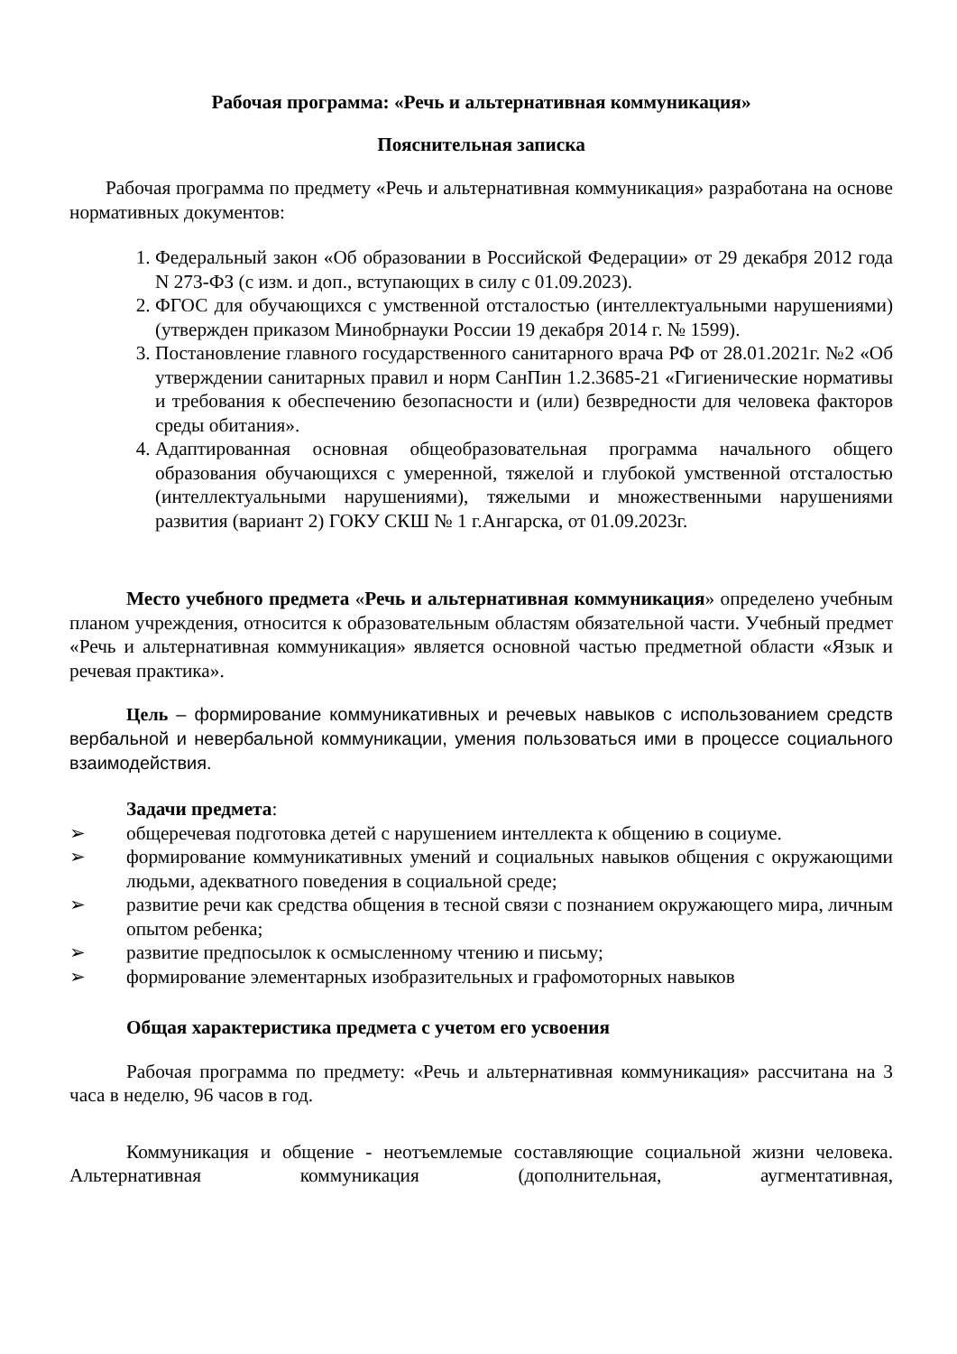Рабочая программа: «Речь и альтернативная коммуникация»
Пояснительная записка
Рабочая программа по предмету «Речь и альтернативная коммуникация» разработана на основе нормативных документов:
1. Федеральный закон «Об образовании в Российской Федерации» от 29 декабря 2012 года N 273-ФЗ (с изм. и доп., вступающих в силу с 01.09.2023).
2. ФГОС для обучающихся с умственной отсталостью (интеллектуальными нарушениями) (утвержден приказом Минобрнауки России 19 декабря 2014 г. № 1599).
3. Постановление главного государственного санитарного врача РФ от 28.01.2021г. №2 «Об утверждении санитарных правил и норм СанПин 1.2.3685-21 «Гигиенические нормативы и требования к обеспечению безопасности и (или) безвредности для человека факторов среды обитания».
4. Адаптированная основная общеобразовательная программа начального общего образования обучающихся с умеренной, тяжелой и глубокой умственной отсталостью (интеллектуальными нарушениями), тяжелыми и множественными нарушениями развития (вариант 2) ГОКУ СКШ № 1 г.Ангарска, от 01.09.2023г.
Место учебного предмета «Речь и альтернативная коммуникация» определено учебным планом учреждения, относится к образовательным областям обязательной части. Учебный предмет «Речь и альтернативная коммуникация» является основной частью предметной области «Язык и речевая практика».
Цель – формирование коммуникативных и речевых навыков с использованием средств вербальной и невербальной коммуникации, умения пользоваться ими в процессе социального взаимодействия.
Задачи предмета:
➢ общеречевая подготовка детей с нарушением интеллекта к общению в социуме.
➢ формирование коммуникативных умений и социальных навыков общения с окружающими людьми, адекватного поведения в социальной среде;
➢ развитие речи как средства общения в тесной связи с познанием окружающего мира, личным опытом ребенка;
➢ развитие предпосылок к осмысленному чтению и письму;
➢ формирование элементарных изобразительных и графомоторных навыков
Общая характеристика предмета с учетом его усвоения
Рабочая программа по предмету: «Речь и альтернативная коммуникация» рассчитана на 3 часа в неделю, 96 часов в год.
Коммуникация и общение - неотъемлемые составляющие социальной жизни человека. Альтернативная коммуникация (дополнительная, аугментативная,